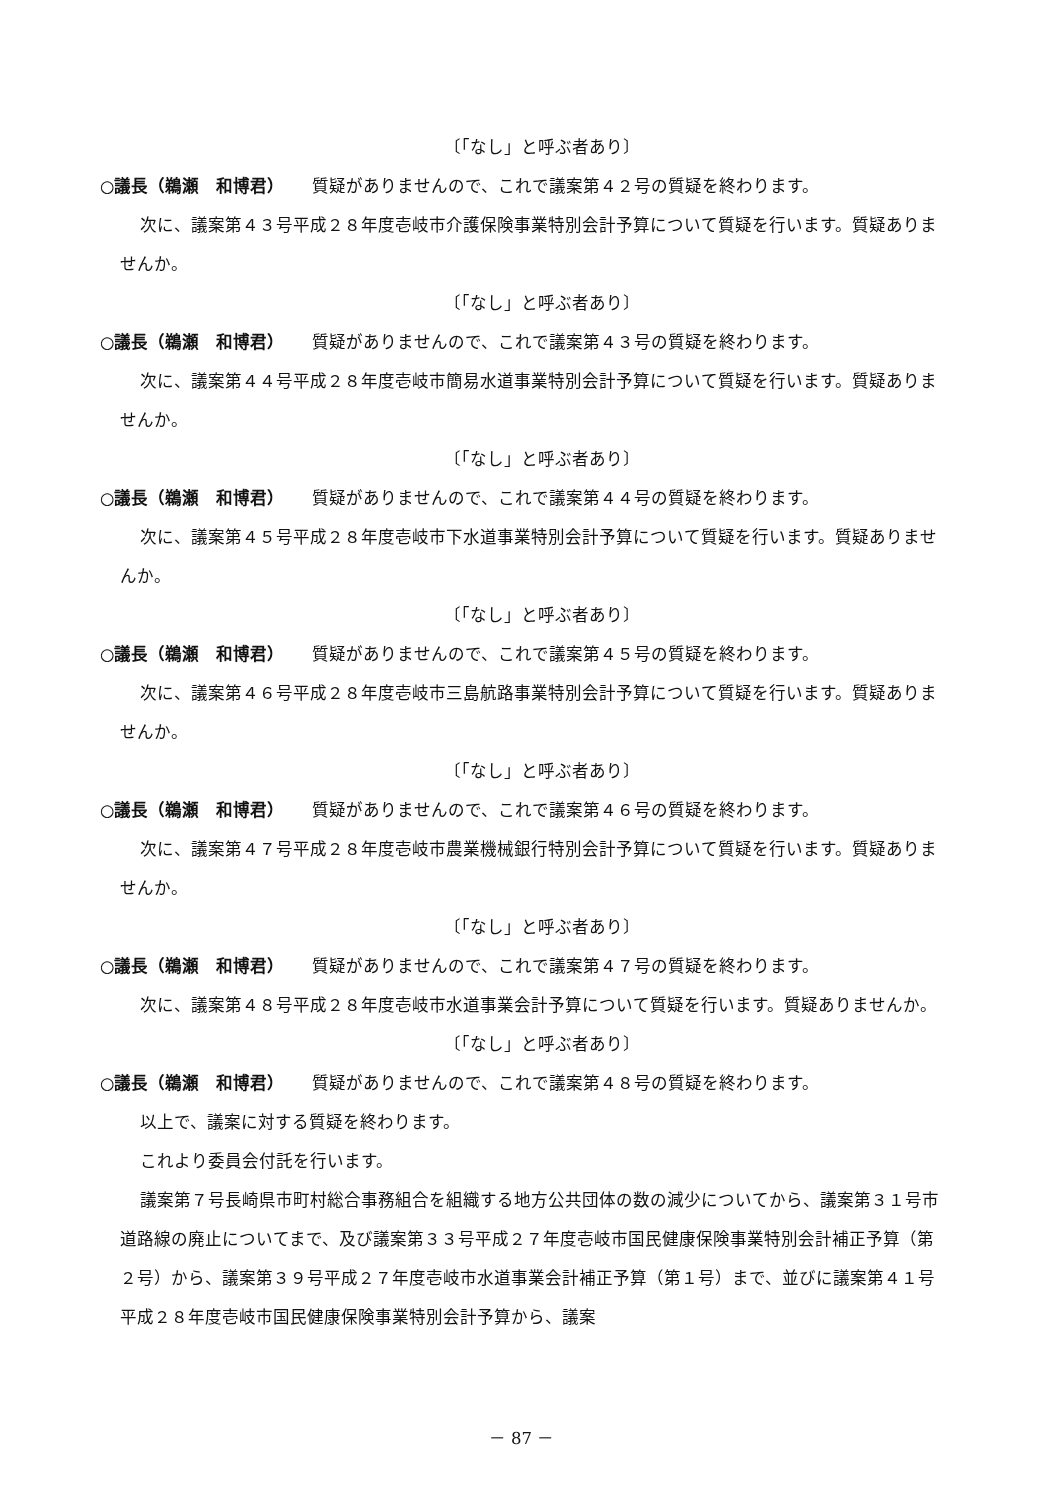〔「なし」と呼ぶ者あり〕
○議長（鵜瀬　和博君） 質疑がありませんので、これで議案第４２号の質疑を終わります。
次に、議案第４３号平成２８年度壱岐市介護保険事業特別会計予算について質疑を行います。質疑ありませんか。
〔「なし」と呼ぶ者あり〕
○議長（鵜瀬　和博君） 質疑がありませんので、これで議案第４３号の質疑を終わります。
次に、議案第４４号平成２８年度壱岐市簡易水道事業特別会計予算について質疑を行います。質疑ありませんか。
〔「なし」と呼ぶ者あり〕
○議長（鵜瀬　和博君） 質疑がありませんので、これで議案第４４号の質疑を終わります。
次に、議案第４５号平成２８年度壱岐市下水道事業特別会計予算について質疑を行います。質疑ありませんか。
〔「なし」と呼ぶ者あり〕
○議長（鵜瀬　和博君） 質疑がありませんので、これで議案第４５号の質疑を終わります。
次に、議案第４６号平成２８年度壱岐市三島航路事業特別会計予算について質疑を行います。質疑ありませんか。
〔「なし」と呼ぶ者あり〕
○議長（鵜瀬　和博君） 質疑がありませんので、これで議案第４６号の質疑を終わります。
次に、議案第４７号平成２８年度壱岐市農業機械銀行特別会計予算について質疑を行います。質疑ありませんか。
〔「なし」と呼ぶ者あり〕
○議長（鵜瀬　和博君） 質疑がありませんので、これで議案第４７号の質疑を終わります。
次に、議案第４８号平成２８年度壱岐市水道事業会計予算について質疑を行います。質疑ありませんか。
〔「なし」と呼ぶ者あり〕
○議長（鵜瀬　和博君） 質疑がありませんので、これで議案第４８号の質疑を終わります。
以上で、議案に対する質疑を終わります。
これより委員会付託を行います。
議案第７号長崎県市町村総合事務組合を組織する地方公共団体の数の減少についてから、議案第３１号市道路線の廃止についてまで、及び議案第３３号平成２７年度壱岐市国民健康保険事業特別会計補正予算（第２号）から、議案第３９号平成２７年度壱岐市水道事業会計補正予算（第１号）まで、並びに議案第４１号平成２８年度壱岐市国民健康保険事業特別会計予算から、議案
－ 87 －